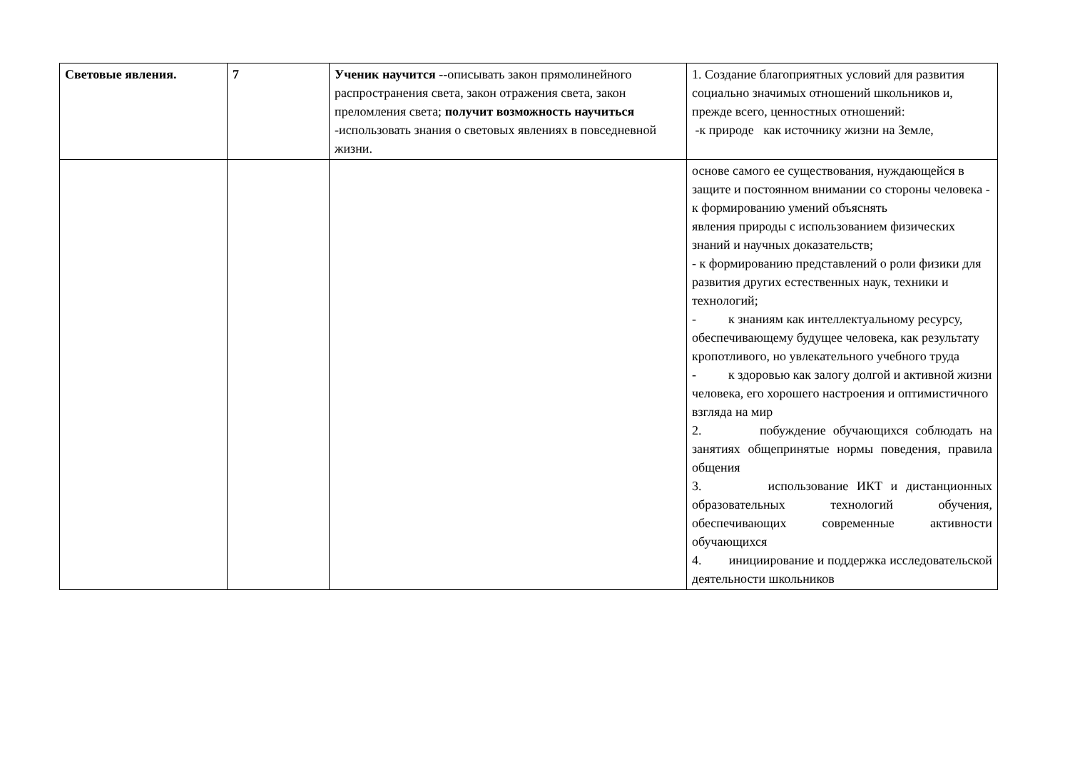| Световые явления. | 7 | Ученик научится --описывать закон прямолинейного распространения света, закон отражения света, закон преломления света; получит возможность научиться -использовать знания о световых явлениях в повседневной жизни. | 1. Создание благоприятных условий для развития социально значимых отношений школьников и, прежде всего, ценностных отношений: -к природе как источнику жизни на Земле, |
| | | | основе самого ее существования, нуждающейся в защите и постоянном внимании со стороны человека - к формированию умений объяснять явления природы с использованием физических знаний и научных доказательств; - к формированию представлений о роли физики для развития других естественных наук, техники и технологий; - к знаниям как интеллектуальному ресурсу, обеспечивающему будущее человека, как результату кропотливого, но увлекательного учебного труда - к здоровью как залогу долгой и активной жизни человека, его хорошего настроения и оптимистичного взгляда на мир 2. побуждение обучающихся соблюдать на занятиях общепринятые нормы поведения, правила общения 3. использование ИКТ и дистанционных образовательных технологий обучения, обеспечивающих современные активности обучающихся 4. инициирование и поддержка исследовательской деятельности школьников |